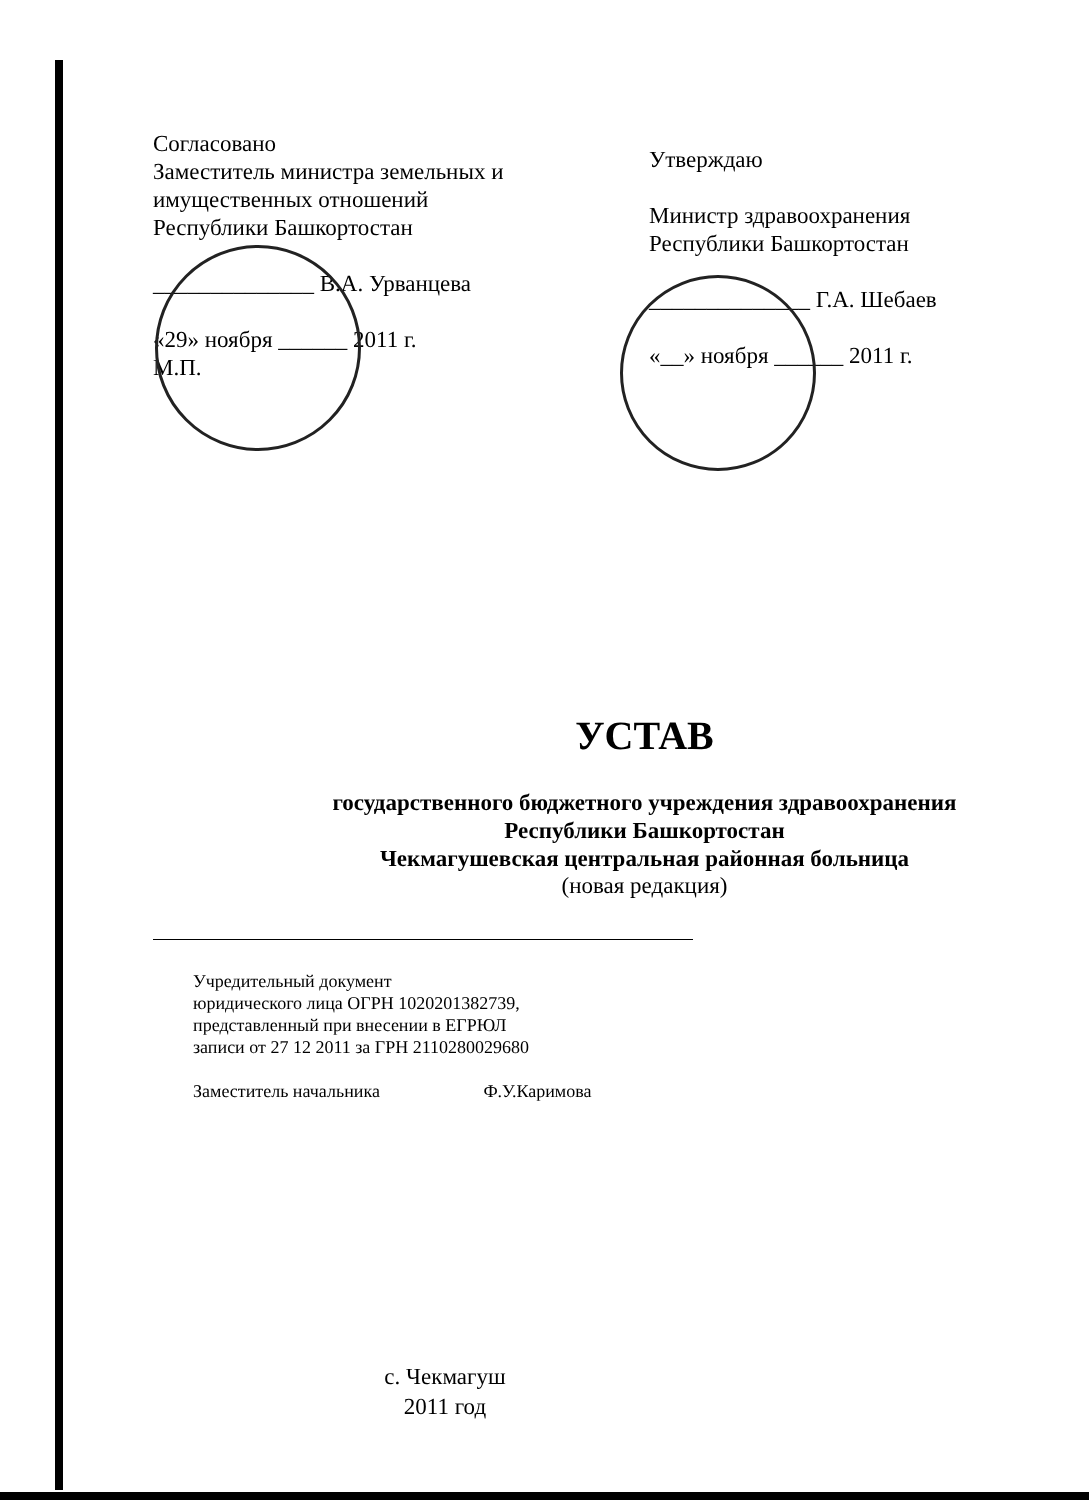Согласовано
Заместитель министра земельных и имущественных отношений
Республики Башкортостан
______________ В.А. Урванцева
«29» ноября ______ 2011 г.
М.П.
Утверждаю
Министр здравоохранения
Республики Башкортостан
______________ Г.А. Шебаев
«__» ноября ______ 2011 г.
УСТАВ
государственного бюджетного учреждения здравоохранения
Республики Башкортостан
Чекмагушевская центральная районная больница
(новая редакция)
Учредительный документ
юридического лица ОГРН 1020201382739,
представленный при внесении в ЕГРЮЛ
записи от 27 12 2011 за ГРН 2110280029680
Заместитель начальника Ф.У.Каримова
с. Чекмагуш
2011 год